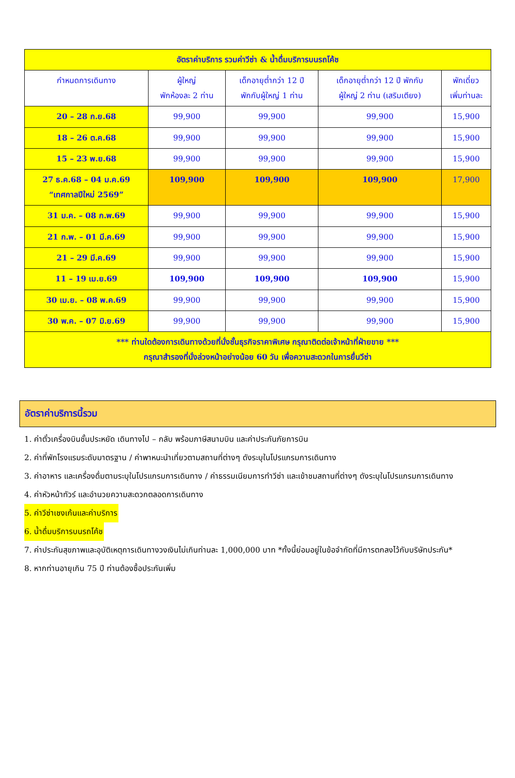| อัตราค่าบริการ รวมค่าวีซ่า & น้ำดื่มบริการบนรถโค้ช | | | | |
| --- | --- | --- | --- | --- |
| กำหนดการเดินทาง | ผู้ใหญ่ พักห้องละ 2 ท่าน | เด็กอายุต่ำกว่า 12 ปี พักกับผู้ใหญ่ 1 ท่าน | เด็กอายุต่ำกว่า 12 ปี พักกับ ผู้ใหญ่ 2 ท่าน (เสริมเตียง) | พักเดี่ยว เพิ่มท่านละ |
| 20 – 28 ก.ย.68 | 99,900 | 99,900 | 99,900 | 15,900 |
| 18 – 26 ต.ค.68 | 99,900 | 99,900 | 99,900 | 15,900 |
| 15 – 23 พ.ย.68 | 99,900 | 99,900 | 99,900 | 15,900 |
| 27 ธ.ค.68 – 04 ม.ค.69 “เทศกาลปีใหม่ 2569” | 109,900 | 109,900 | 109,900 | 17,900 |
| 31 ม.ค. – 08 ก.พ.69 | 99,900 | 99,900 | 99,900 | 15,900 |
| 21 ก.พ. – 01 มี.ค.69 | 99,900 | 99,900 | 99,900 | 15,900 |
| 21 – 29 มี.ค.69 | 99,900 | 99,900 | 99,900 | 15,900 |
| 11 – 19 เม.ย.69 | 109,900 | 109,900 | 109,900 | 15,900 |
| 30 เม.ย. – 08 พ.ค.69 | 99,900 | 99,900 | 99,900 | 15,900 |
| 30 พ.ค. – 07 มิ.ย.69 | 99,900 | 99,900 | 99,900 | 15,900 |
| *** ท่านใดต้องการเดินทางด้วยที่นั่งชั้นธุรกิจราคาพิเศษ กรุณาติดต่อเจ้าหน้าที่ฝ่ายขาย *** กรุณาสำรองที่นั่งล่วงหน้าอย่างน้อย 60 วัน เพื่อความสะดวกในการยื่นวีซ่า | | | | |
อัตราค่าบริการนี้รวม
1. ค่าตั๋วเครื่องบินชั้นประหยัด เดินทางไป – กลับ พร้อมภาษีสนามบิน และค่าประกันภัยการบิน
2. ค่าที่พักโรงแรมระดับมาตรฐาน / ค่าพาหนะนำเที่ยวตามสถานที่ต่างๆ ดังระบุในโปรแกรมการเดินทาง
3. ค่าอาหาร และเครื่องดื่มตามระบุในโปรแกรมการเดินทาง / ค่าธรรมเนียมการทำวีซ่า และเข้าชมสถานที่ต่างๆ ดังระบุในโปรแกรมการเดินทาง
4. ค่าหัวหน้าทัวร์ และอำนวยความสะดวกตลอดการเดินทาง
5. ค่าวีซ่าเชงเก้นและค่าบริการ
6. น้ำดื่มบริการบนรถโค้ช
7. ค่าประกันสุขภาพและอุบัติเหตุการเดินทางวงเงินไม่เกินท่านละ 1,000,000 บาท *ทั้งนี้ย่อมอยู่ในข้อจำกัดที่มีการตกลงไว้กับบริษัทประกัน*
8. หากท่านอายุเกิน 75 ปี ท่านต้องซื้อประกันเพิ่ม